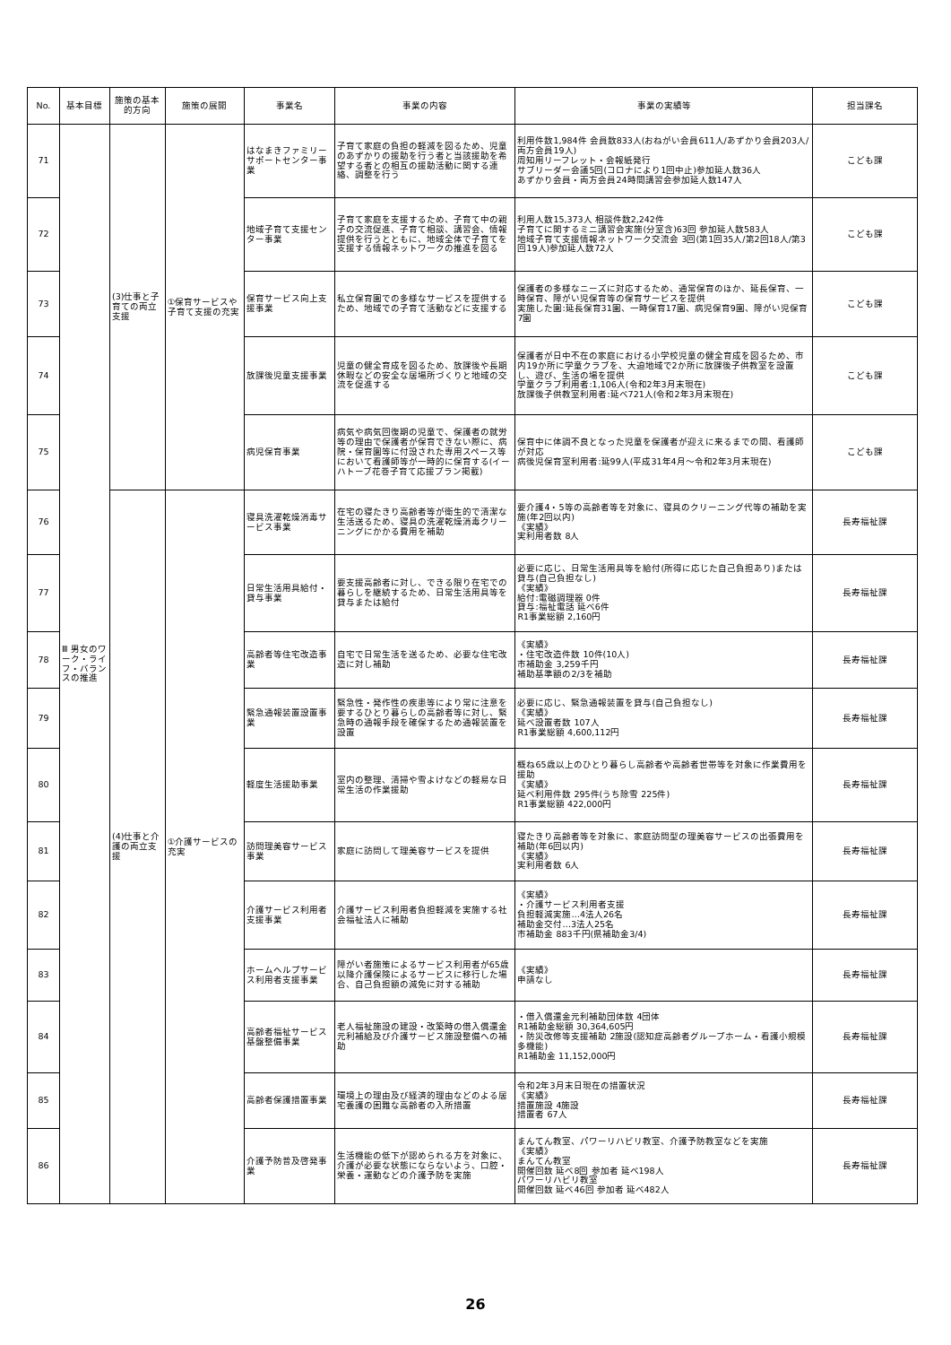| No. | 基本目標 | 施策の基本的方向 | 施策の展開 | 事業名 | 事業の内容 | 事業の実績等 | 担当課名 |
| --- | --- | --- | --- | --- | --- | --- | --- |
| 71 | Ⅲ 男女のワーク・ライフ・バランスの推進 | (3)仕事と子育ての両立支援 | ①保育サービスや子育て支援の充実 | はなまきファミリーサポートセンター事業 | 子育て家庭の負担の軽減を図るため、児童のあずかりの援助を行う者と当該援助を希望する者との相互の援助活動に関する連絡、調整を行う | 利用件数1,984件 会員数833人(おねがい会員611人/あずかり会員203人/両方会員19人) 周知用リーフレット・会報紙発行 サブリーダー会議5回(コロナにより1回中止)参加延人数36人 あずかり会員・両方会員24時間講習会参加延人数147人 | こども課 |
| 72 | | | | 地域子育て支援センター事業 | 子育て家庭を支援するため、子育て中の親子の交流促進、子育て相談、講習会、情報提供を行うとともに、地域全体で子育てを支援する情報ネットワークの推進を図る | 利用人数15,373人 相談件数2,242件 子育てに関するミニ講習会実施(分室含)63回 参加延人数583人 地域子育て支援情報ネットワーク交流会 3回(第1回35人/第2回18人/第3回19人)参加延人数72人 | こども課 |
| 73 | | | | 保育サービス向上支援事業 | 私立保育園での多様なサービスを提供するため、地域での子育て活動などに支援する | 保護者の多様なニーズに対応するため、通常保育のほか、延長保育、一時保育、障がい児保育等の保育サービスを提供 実施した園:延長保育31園、一時保育17園、病児保育9園、障がい児保育7園 | こども課 |
| 74 | | | | 放課後児童支援事業 | 児童の健全育成を図るため、放課後や長期休暇などの安全な居場所づくりと地域の交流を促進する | 保護者が日中不在の家庭における小学校児童の健全育成を図るため、市内19か所に学童クラブを、大迫地域で2か所に放課後子供教室を設置し、遊び、生活の場を提供 学童クラブ利用者:1,106人(令和2年3月末現在) 放課後子供教室利用者:延べ721人(令和2年3月末現在) | こども課 |
| 75 | | | | 病児保育事業 | 病気や病気回復期の児童で、保護者の就労等の理由で保護者が保育できない際に、病院・保育園等に付設された専用スペース等において看護師等が一時的に保育する(イーハトーブ花巻子育て応援プラン掲載) | 保育中に体調不良となった児童を保護者が迎えに来るまでの間、看護師が対応 病後児保育室利用者:延99人(平成31年4月～令和2年3月末現在) | こども課 |
| 76 | | (4)仕事と介護の両立支援 | ①介護サービスの充実 | 寝具洗濯乾燥消毒サービス事業 | 在宅の寝たきり高齢者等が衛生的で清潔な生活送るため、寝具の洗濯乾燥消毒クリーニングにかかる費用を補助 | 要介護4・5等の高齢者等を対象に、寝具のクリーニング代等の補助を実施(年2回以内) 《実績》 実利用者数 8人 | 長寿福祉課 |
| 77 | | | | 日常生活用具給付・貸与事業 | 要支援高齢者に対し、できる限り在宅での暮らしを継続するため、日常生活用具等を貸与または給付 | 必要に応じ、日常生活用具等を給付(所得に応じた自己負担あり)または貸与(自己負担なし) 《実績》 給付:電磁調理器 0件 貸与:福祉電話 延べ6件 R1事業総額 2,160円 | 長寿福祉課 |
| 78 | | | | 高齢者等住宅改造事業 | 自宅で日常生活を送るため、必要な住宅改造に対し補助 | 《実績》 ・住宅改造件数 10件(10人) 市補助金 3,259千円 補助基準額の2/3を補助 | 長寿福祉課 |
| 79 | | | | 緊急通報装置設置事業 | 緊急性・発作性の疾患等により常に注意を要するひとり暮らしの高齢者等に対し、緊急時の通報手段を確保するため通報装置を設置 | 必要に応じ、緊急通報装置を貸与(自己負担なし) 《実績》 延べ設置者数 107人 R1事業総額 4,600,112円 | 長寿福祉課 |
| 80 | | | | 軽度生活援助事業 | 室内の整理、清掃や雪よけなどの軽易な日常生活の作業援助 | 概ね65歳以上のひとり暮らし高齢者や高齢者世帯等を対象に作業費用を援助 《実績》 延べ利用件数 295件(うち除雪 225件) R1事業総額 422,000円 | 長寿福祉課 |
| 81 | | | | 訪問理美容サービス事業 | 家庭に訪問して理美容サービスを提供 | 寝たきり高齢者等を対象に、家庭訪問型の理美容サービスの出張費用を補助(年6回以内) 《実績》 実利用者数 6人 | 長寿福祉課 |
| 82 | | | | 介護サービス利用者支援事業 | 介護サービス利用者負担軽減を実施する社会福祉法人に補助 | 《実績》 ・介護サービス利用者支援 負担軽減実施…4法人26名 補助金交付…3法人25名 市補助金 883千円(県補助金3/4) | 長寿福祉課 |
| 83 | | | | ホームヘルプサービス利用者支援事業 | 障がい者施策によるサービス利用者が65歳以降介護保険によるサービスに移行した場合、自己負担額の減免に対する補助 | 《実績》 申請なし | 長寿福祉課 |
| 84 | | | | 高齢者福祉サービス基盤整備事業 | 老人福祉施設の建設・改築時の借入償還金元利補給及び介護サービス施設整備への補助 | ・借入償還金元利補助団体数 4団体 R1補助金総額 30,364,605円 ・防災改修等支援補助 2施設(認知症高齢者グループホーム・看護小規模多機能) R1補助金 11,152,000円 | 長寿福祉課 |
| 85 | | | | 高齢者保護措置事業 | 環境上の理由及び経済的理由などのよる居宅養護の困難な高齢者の入所措置 | 令和2年3月末日現在の措置状況 《実績》 措置施設 4施設 措置者 67人 | 長寿福祉課 |
| 86 | | | | 介護予防普及啓発事業 | 生活機能の低下が認められる方を対象に、介護が必要な状態にならないよう、口腔・栄養・運動などの介護予防を実施 | まんてん教室、パワーリハビリ教室、介護予防教室などを実施 《実績》 まんてん教室 開催回数 延べ8回 参加者 延べ198人 パワーリハビリ教室 開催回数 延べ46回 参加者 延べ482人 | 長寿福祉課 |
26